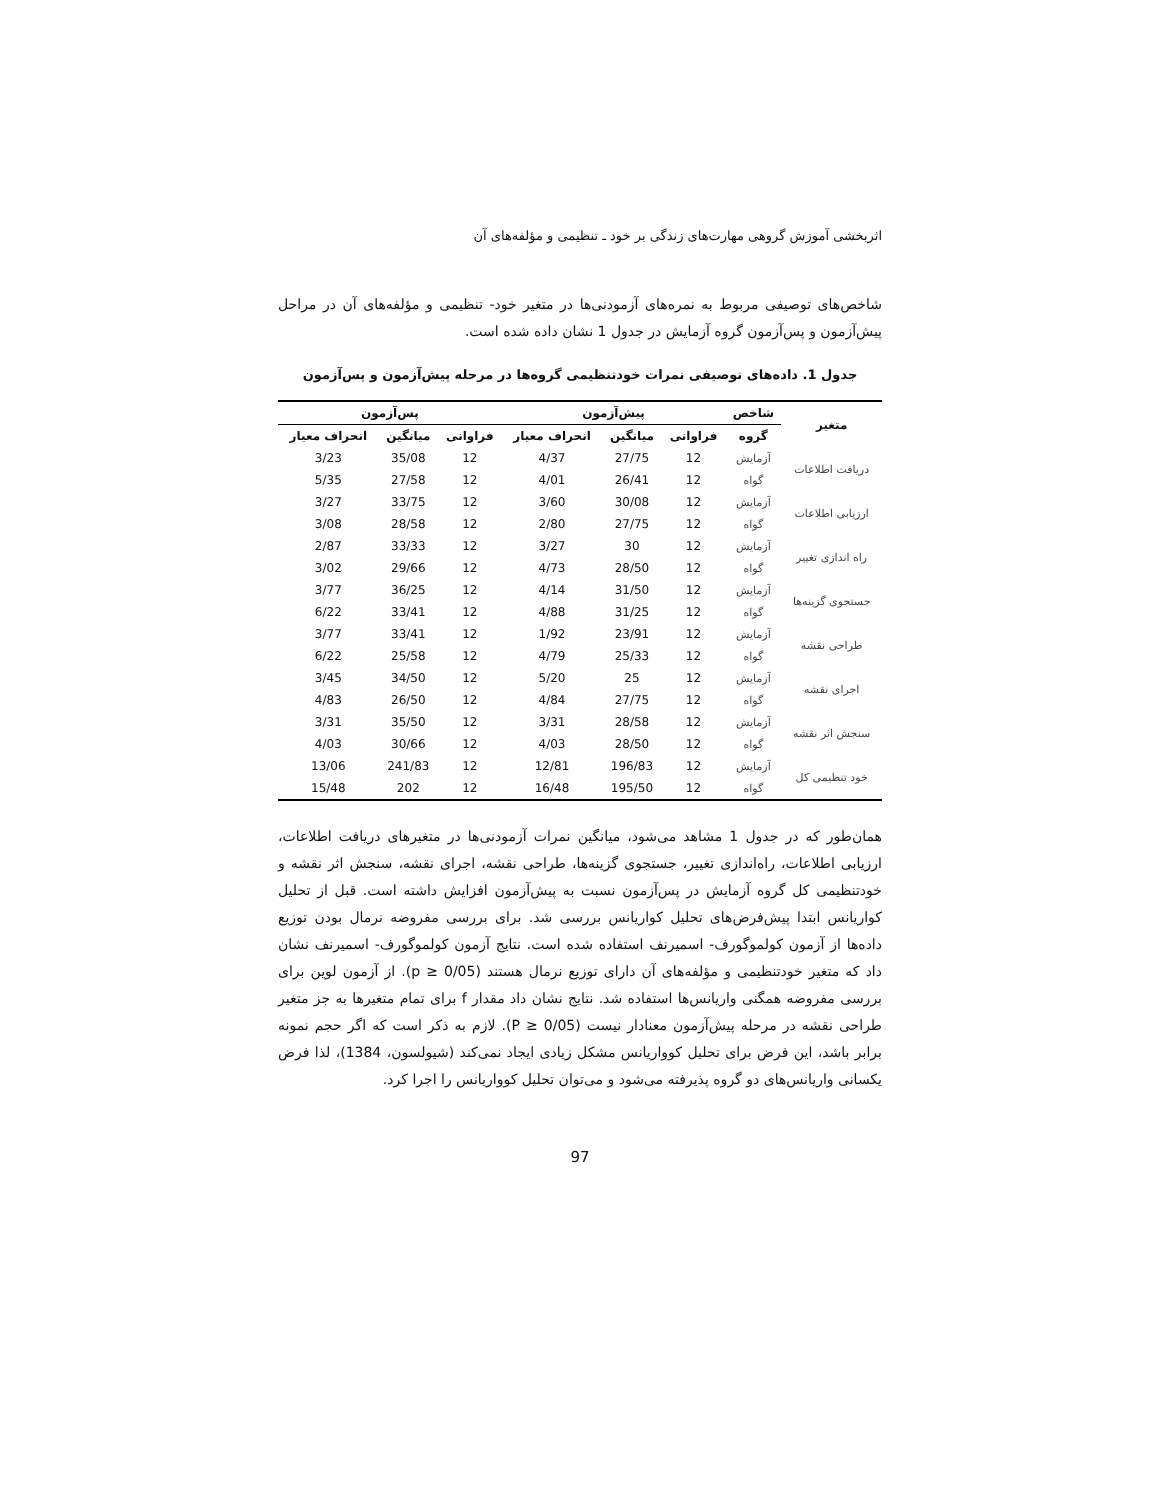اثربخشی آموزش گروهی مهارت‌های زندگی بر خود ـ تنظیمی و مؤلفه‌های آن
شاخص‌های توصیفی مربوط به نمره‌های آزمودنی‌ها در متغیر خود- تنظیمی و مؤلفه‌های آن در مراحل پیش‌آزمون و پس‌آزمون گروه آزمایش در جدول 1 نشان داده شده است.
جدول 1. داده‌های توصیفی نمرات خودتنظیمی گروه‌ها در مرحله پیش‌آزمون و پس‌آزمون
| متغیر | شاخص | پیش‌آزمون | | | پس‌آزمون | | |
| --- | --- | --- | --- | --- | --- | --- | --- |
| | گروه | فراوانی | میانگین | انحراف معیار | فراوانی | میانگین | انحراف معیار |
| دریافت اطلاعات | آزمایش | 12 | 27/75 | 4/37 | 12 | 35/08 | 3/23 |
| | گواه | 12 | 26/41 | 4/01 | 12 | 27/58 | 5/35 |
| ارزیابی اطلاعات | آزمایش | 12 | 30/08 | 3/60 | 12 | 33/75 | 3/27 |
| | گواه | 12 | 27/75 | 2/80 | 12 | 28/58 | 3/08 |
| راه اندازی تغییر | آزمایش | 12 | 30 | 3/27 | 12 | 33/33 | 2/87 |
| | گواه | 12 | 28/50 | 4/73 | 12 | 29/66 | 3/02 |
| جستجوی گزینه‌ها | آزمایش | 12 | 31/50 | 4/14 | 12 | 36/25 | 3/77 |
| | گواه | 12 | 31/25 | 4/88 | 12 | 33/41 | 6/22 |
| طراحی نقشه | آزمایش | 12 | 23/91 | 1/92 | 12 | 33/41 | 3/77 |
| | گواه | 12 | 25/33 | 4/79 | 12 | 25/58 | 6/22 |
| اجرای نقشه | آزمایش | 12 | 25 | 5/20 | 12 | 34/50 | 3/45 |
| | گواه | 12 | 27/75 | 4/84 | 12 | 26/50 | 4/83 |
| سنجش اثر نقشه | آزمایش | 12 | 28/58 | 3/31 | 12 | 35/50 | 3/31 |
| | گواه | 12 | 28/50 | 4/03 | 12 | 30/66 | 4/03 |
| خود تنظیمی کل | آزمایش | 12 | 196/83 | 12/81 | 12 | 241/83 | 13/06 |
| | گواه | 12 | 195/50 | 16/48 | 12 | 202 | 15/48 |
همان‌طور که در جدول 1 مشاهد می‌شود، میانگین نمرات آزمودنی‌ها در متغیرهای دریافت اطلاعات، ارزیابی اطلاعات، راه‌اندازی تغییر، جستجوی گزینه‌ها، طراحی نقشه، اجرای نقشه، سنجش اثر نقشه و خودتنظیمی کل گروه آزمایش در پس‌آزمون نسبت به پیش‌آزمون افزایش داشته است. قبل از تحلیل کواریانس ابتدا پیش‌فرض‌های تحلیل کواریانس بررسی شد. برای بررسی مفروضه نرمال بودن توزیع داده‌ها از آزمون کولموگورف- اسمیرنف استفاده شده است. نتایج آزمون کولموگورف- اسمیرنف نشان داد که متغیر خودتنظیمی و مؤلفه‌های آن دارای توزیع نرمال هستند (p ≥ 0/05). از آزمون لوین برای بررسی مفروضه همگنی واریانس‌ها استفاده شد. نتایج نشان داد مقدار f برای تمام متغیرها به جز متغیر طراحی نقشه در مرحله پیش‌آزمون معنادار نیست (P ≥ 0/05). لازم به ذکر است که اگر حجم نمونه برابر باشد، این فرض برای تحلیل کوواریانس مشکل زیادی ایجاد نمی‌کند (شیولسون، 1384)، لذا فرض یکسانی واریانس‌های دو گروه پذیرفته می‌شود و می‌توان تحلیل کوواریانس را اجرا کرد.
97